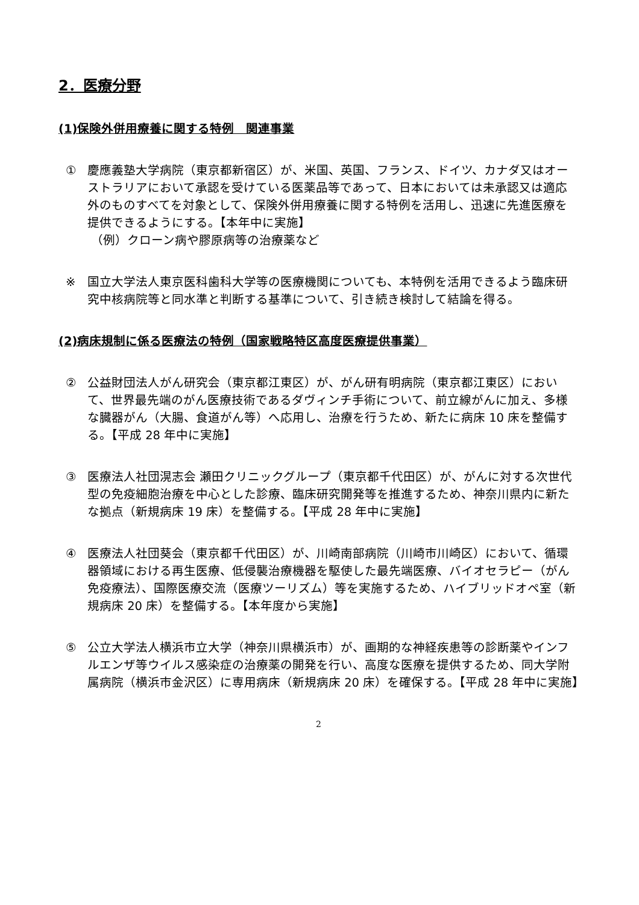2．医療分野
(1)保険外併用療養に関する特例　関連事業
① 慶應義塾大学病院（東京都新宿区）が、米国、英国、フランス、ドイツ、カナダ又はオーストラリアにおいて承認を受けている医薬品等であって、日本においては未承認又は適応外のものすべてを対象として、保険外併用療養に関する特例を活用し、迅速に先進医療を提供できるようにする。【本年中に実施】
（例）クローン病や膠原病等の治療薬など
※ 国立大学法人東京医科歯科大学等の医療機関についても、本特例を活用できるよう臨床研究中核病院等と同水準と判断する基準について、引き続き検討して結論を得る。
(2)病床規制に係る医療法の特例（国家戦略特区高度医療提供事業）
② 公益財団法人がん研究会（東京都江東区）が、がん研有明病院（東京都江東区）において、世界最先端のがん医療技術であるダヴィンチ手術について、前立線がんに加え、多様な臓器がん（大腸、食道がん等）へ応用し、治療を行うため、新たに病床 10 床を整備する。【平成 28 年中に実施】
③ 医療法人社団滉志会 瀬田クリニックグループ（東京都千代田区）が、がんに対する次世代型の免疫細胞治療を中心とした診療、臨床研究開発等を推進するため、神奈川県内に新たな拠点（新規病床 19 床）を整備する。【平成 28 年中に実施】
④ 医療法人社団葵会（東京都千代田区）が、川崎南部病院（川崎市川崎区）において、循環器領域における再生医療、低侵襲治療機器を駆使した最先端医療、バイオセラピー（がん免疫療法）、国際医療交流（医療ツーリズム）等を実施するため、ハイブリッドオペ室（新規病床 20 床）を整備する。【本年度から実施】
⑤ 公立大学法人横浜市立大学（神奈川県横浜市）が、画期的な神経疾患等の診断薬やインフルエンザ等ウイルス感染症の治療薬の開発を行い、高度な医療を提供するため、同大学附属病院（横浜市金沢区）に専用病床（新規病床 20 床）を確保する。【平成 28 年中に実施】
2